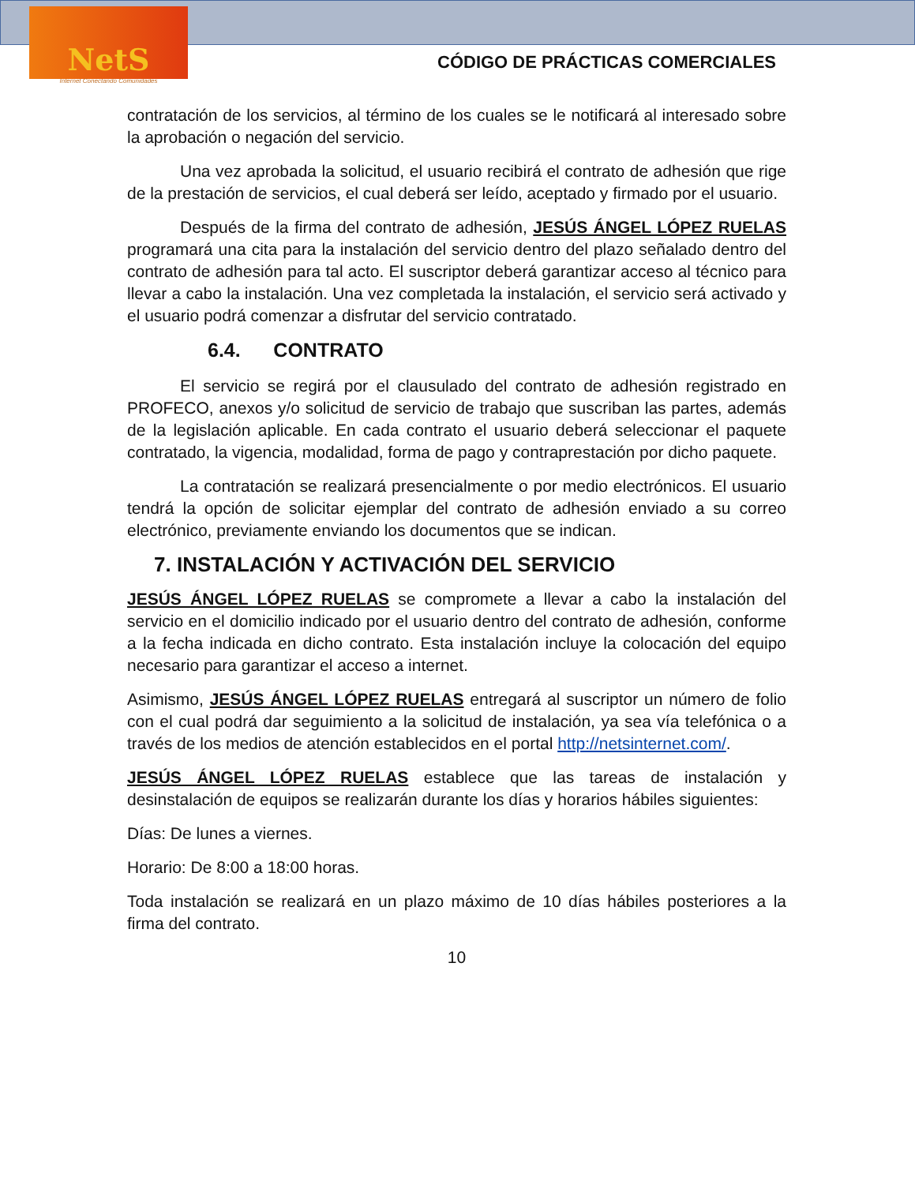NetS
Internet Conectando Comunidades
CÓDIGO DE PRÁCTICAS COMERCIALES
contratación de los servicios, al término de los cuales se le notificará al interesado sobre la aprobación o negación del servicio.
Una vez aprobada la solicitud, el usuario recibirá el contrato de adhesión que rige de la prestación de servicios, el cual deberá ser leído, aceptado y firmado por el usuario.
Después de la firma del contrato de adhesión, JESÚS ÁNGEL LÓPEZ RUELAS programará una cita para la instalación del servicio dentro del plazo señalado dentro del contrato de adhesión para tal acto. El suscriptor deberá garantizar acceso al técnico para llevar a cabo la instalación. Una vez completada la instalación, el servicio será activado y el usuario podrá comenzar a disfrutar del servicio contratado.
6.4. CONTRATO
El servicio se regirá por el clausulado del contrato de adhesión registrado en PROFECO, anexos y/o solicitud de servicio de trabajo que suscriban las partes, además de la legislación aplicable. En cada contrato el usuario deberá seleccionar el paquete contratado, la vigencia, modalidad, forma de pago y contraprestación por dicho paquete.
La contratación se realizará presencialmente o por medio electrónicos. El usuario tendrá la opción de solicitar ejemplar del contrato de adhesión enviado a su correo electrónico, previamente enviando los documentos que se indican.
7. INSTALACIÓN Y ACTIVACIÓN DEL SERVICIO
JESÚS ÁNGEL LÓPEZ RUELAS se compromete a llevar a cabo la instalación del servicio en el domicilio indicado por el usuario dentro del contrato de adhesión, conforme a la fecha indicada en dicho contrato. Esta instalación incluye la colocación del equipo necesario para garantizar el acceso a internet.
Asimismo, JESÚS ÁNGEL LÓPEZ RUELAS entregará al suscriptor un número de folio con el cual podrá dar seguimiento a la solicitud de instalación, ya sea vía telefónica o a través de los medios de atención establecidos en el portal http://netsinternet.com/.
JESÚS ÁNGEL LÓPEZ RUELAS establece que las tareas de instalación y desinstalación de equipos se realizarán durante los días y horarios hábiles siguientes:
Días: De lunes a viernes.
Horario: De 8:00 a 18:00 horas.
Toda instalación se realizará en un plazo máximo de 10 días hábiles posteriores a la firma del contrato.
10